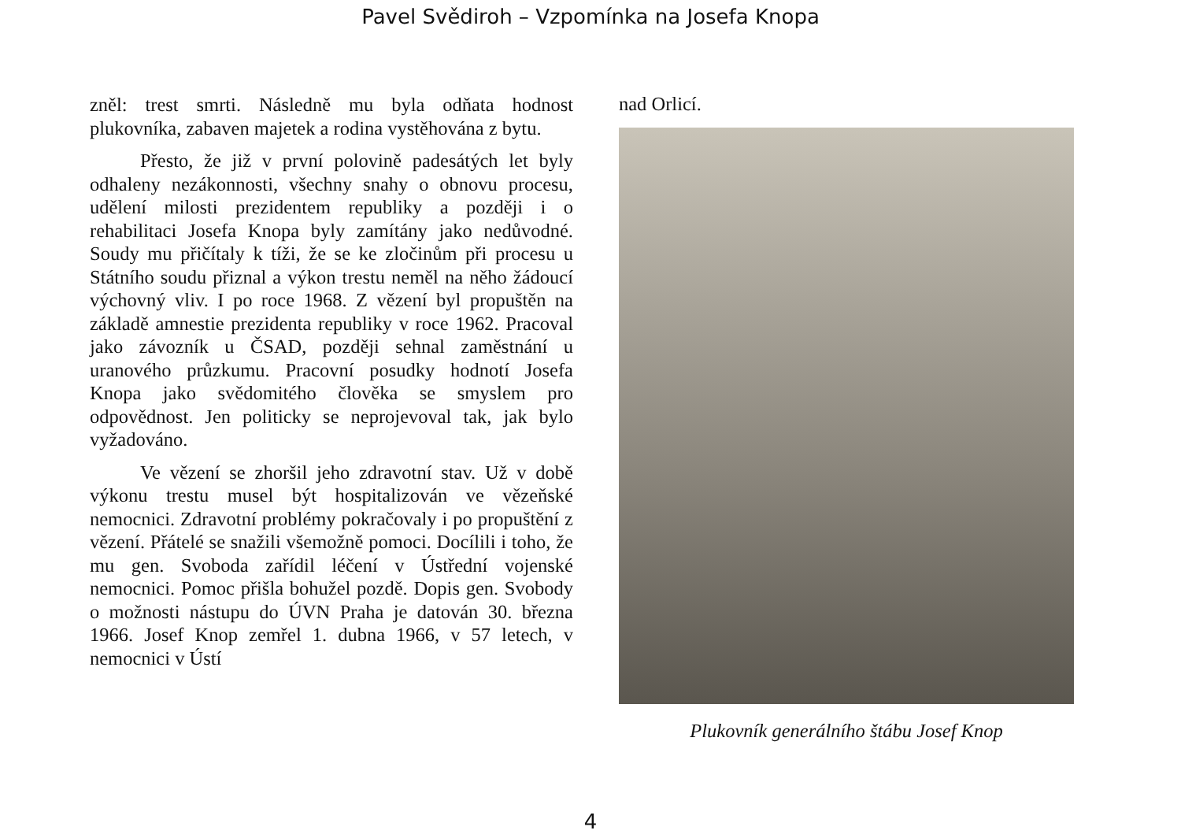Pavel Svědiroh – Vzpomínka na Josefa Knopa
zněl: trest smrti. Následně mu byla odňata hodnost plukovníka, zabaven majetek a rodina vystěhována z bytu.
Přesto, že již v první polovině padesátých let byly odhaleny nezákonnosti, všechny snahy o obnovu procesu, udělení milosti prezidentem republiky a později i o rehabilitaci Josefa Knopa byly zamítány jako nedůvodné. Soudy mu přičítaly k tíži, že se ke zločinům při procesu u Státního soudu přiznal a výkon trestu neměl na něho žádoucí výchovný vliv. I po roce 1968. Z vězení byl propuštěn na základě amnestie prezidenta republiky v roce 1962. Pracoval jako závozník u ČSAD, později sehnal zaměstnání u uranového průzkumu. Pracovní posudky hodnotí Josefa Knopa jako svědomitého člověka se smyslem pro odpovědnost. Jen politicky se neprojevoval tak, jak bylo vyžadováno.
Ve vězení se zhoršil jeho zdravotní stav. Už v době výkonu trestu musel být hospitalizován ve vězeňské nemocnici. Zdravotní problémy pokračovaly i po propuštění z vězení. Přátelé se snažili všemožně pomoci. Docílili i toho, že mu gen. Svoboda zařídil léčení v Ústřední vojenské nemocnici. Pomoc přišla bohužel pozdě. Dopis gen. Svobody o možnosti nástupu do ÚVN Praha je datován 30. března 1966. Josef Knop zemřel 1. dubna 1966, v 57 letech, v nemocnici v Ústí
nad Orlicí.
Plukovník generálního štábu Josef Knop
4